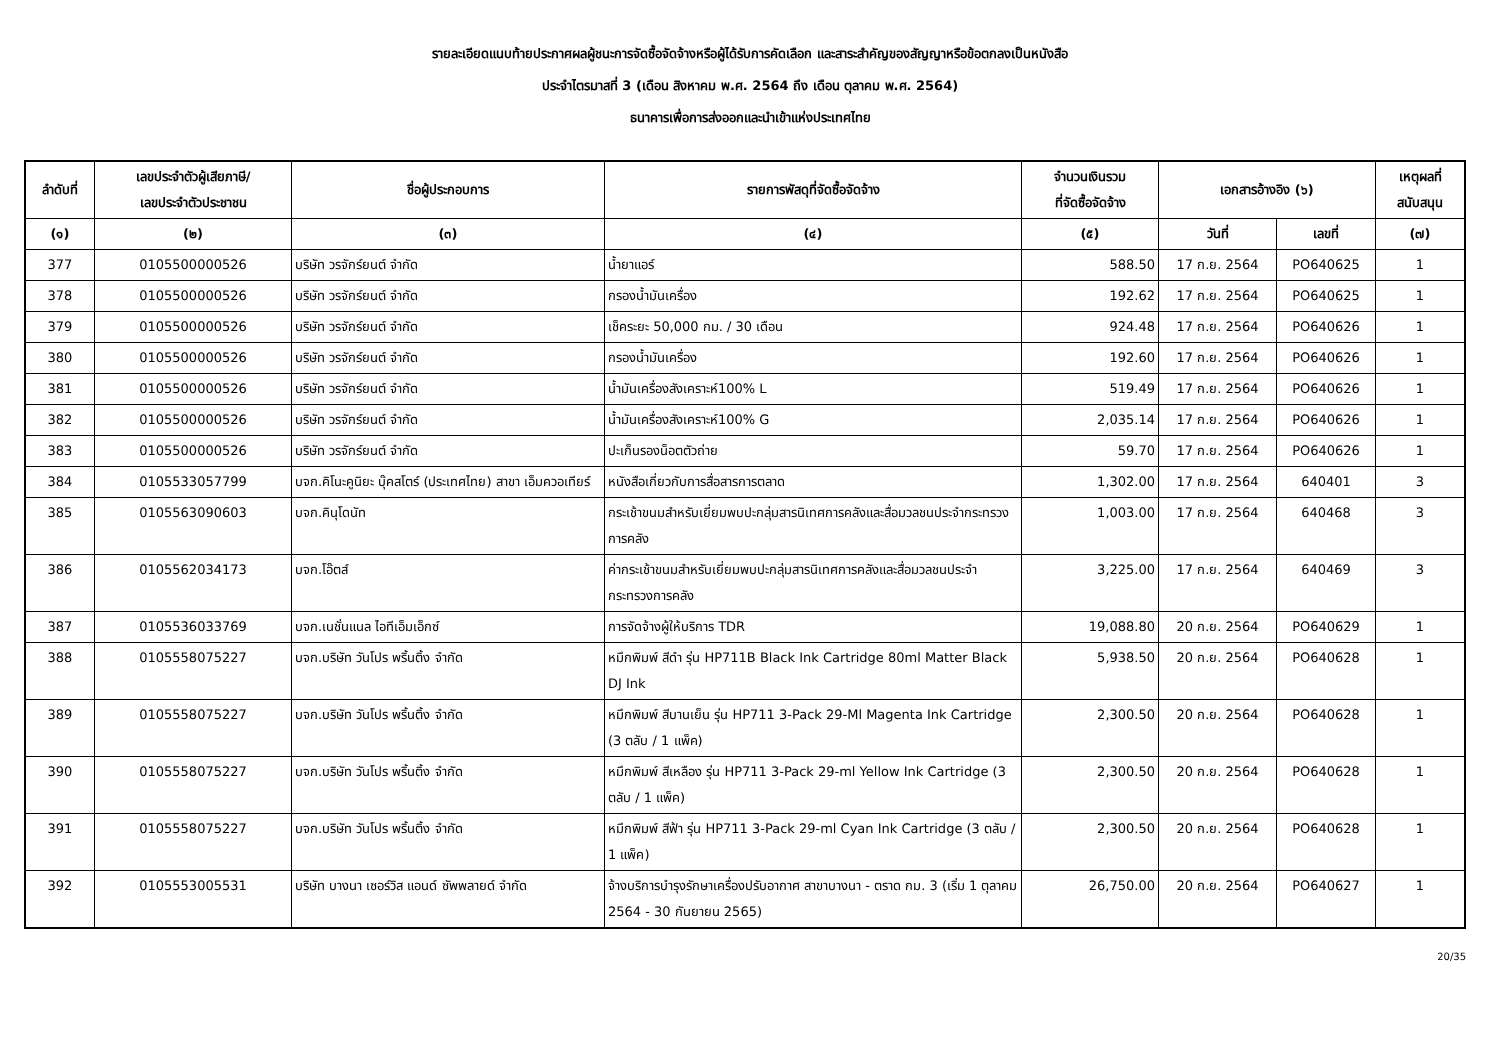รายละเอียดแนบท้ายประกาศผลผู้ชนะการจัดซื้อจัดจ้างหรือผู้ได้รับการคัดเลือก และสาระสำคัญของสัญญาหรือข้อตกลงเป็นหนังสือ
ประจำไตรมาสที่ 3 (เดือน สิงหาคม พ.ศ. 2564 ถึง เดือน ตุลาคม พ.ศ. 2564)
ธนาคารเพื่อการส่งออกและนำเข้าแห่งประเทศไทย
| ลำดับที่ | เลขประจำตัวผู้เสียภาษี/ เลขประจำตัวประชาชน | ชื่อผู้ประกอบการ | รายการพัสดุที่จัดซื้อจัดจ้าง | จำนวนเงินรวม ที่จัดซื้อจัดจ้าง | เอกสารอ้างอิง (๖) | | เหตุผลที่ สนับสนุน |
| --- | --- | --- | --- | --- | --- | --- | --- |
| (๑) | (๒) | (๓) | (๔) | (๕) | วันที่ | เลขที่ | (๗) |
| 377 | 0105500000526 | บริษัท วรจักร์ยนต์ จำกัด | น้ำยาแอร์ | 588.50 | 17 ก.ย. 2564 | PO640625 | 1 |
| 378 | 0105500000526 | บริษัท วรจักร์ยนต์ จำกัด | กรองน้ำมันเครื่อง | 192.62 | 17 ก.ย. 2564 | PO640625 | 1 |
| 379 | 0105500000526 | บริษัท วรจักร์ยนต์ จำกัด | เช็คระยะ 50,000 กม. / 30 เดือน | 924.48 | 17 ก.ย. 2564 | PO640626 | 1 |
| 380 | 0105500000526 | บริษัท วรจักร์ยนต์ จำกัด | กรองน้ำมันเครื่อง | 192.60 | 17 ก.ย. 2564 | PO640626 | 1 |
| 381 | 0105500000526 | บริษัท วรจักร์ยนต์ จำกัด | น้ำมันเครื่องสังเคราะห์100% L | 519.49 | 17 ก.ย. 2564 | PO640626 | 1 |
| 382 | 0105500000526 | บริษัท วรจักร์ยนต์ จำกัด | น้ำมันเครื่องสังเคราะห์100% G | 2,035.14 | 17 ก.ย. 2564 | PO640626 | 1 |
| 383 | 0105500000526 | บริษัท วรจักร์ยนต์ จำกัด | ปะเก็นรองน็อตตัวถ่าย | 59.70 | 17 ก.ย. 2564 | PO640626 | 1 |
| 384 | 0105533057799 | บจก.คิโนะคูนิยะ บุ๊คสโตร์ (ประเทศไทย) สาขา เอ็มควอเทียร์ | หนังสือเกี่ยวกับการสื่อสารการตลาด | 1,302.00 | 17 ก.ย. 2564 | 640401 | 3 |
| 385 | 0105563090603 | บจก.คินุโดนัท | กระเช้าขนมสำหรับเยี่ยมพบปะกลุ่มสารนิเทศการคลังและสื่อมวลชนประจำกระทรวงการคลัง | 1,003.00 | 17 ก.ย. 2564 | 640468 | 3 |
| 386 | 0105562034173 | บจก.โอ๊ตส์ | ค่ากระเช้าขนมสำหรับเยี่ยมพบปะกลุ่มสารนิเทศการคลังและสื่อมวลชนประจำกระทรวงการคลัง | 3,225.00 | 17 ก.ย. 2564 | 640469 | 3 |
| 387 | 0105536033769 | บจก.เนชั่นแนล ไอทีเอ็มเอ็กซ์ | การจัดจ้างผู้ให้บริการ TDR | 19,088.80 | 20 ก.ย. 2564 | PO640629 | 1 |
| 388 | 0105558075227 | บจก.บริษัท วันโปร พริ้นติ้ง จำกัด | หมึกพิมพ์ สีดำ รุ่น HP711B Black Ink Cartridge 80ml Matter Black DJ Ink | 5,938.50 | 20 ก.ย. 2564 | PO640628 | 1 |
| 389 | 0105558075227 | บจก.บริษัท วันโปร พริ้นติ้ง จำกัด | หมึกพิมพ์ สีบานเย็น รุ่น HP711 3-Pack 29-Ml Magenta Ink Cartridge (3 ตลับ / 1 แพ็ค) | 2,300.50 | 20 ก.ย. 2564 | PO640628 | 1 |
| 390 | 0105558075227 | บจก.บริษัท วันโปร พริ้นติ้ง จำกัด | หมึกพิมพ์ สีเหลือง รุ่น HP711 3-Pack 29-ml Yellow Ink Cartridge (3 ตลับ / 1 แพ็ค) | 2,300.50 | 20 ก.ย. 2564 | PO640628 | 1 |
| 391 | 0105558075227 | บจก.บริษัท วันโปร พริ้นติ้ง จำกัด | หมึกพิมพ์ สีฟ้า รุ่น HP711 3-Pack 29-ml Cyan Ink Cartridge (3 ตลับ / 1 แพ็ค) | 2,300.50 | 20 ก.ย. 2564 | PO640628 | 1 |
| 392 | 0105553005531 | บริษัท บางนา เซอร์วิส แอนด์ ซัพพลายด์ จำกัด | จ้างบริการบำรุงรักษาเครื่องปรับอากาศ สาขาบางนา - ตราด กม. 3 (เริ่ม 1 ตุลาคม 2564 - 30 กันยายน 2565) | 26,750.00 | 20 ก.ย. 2564 | PO640627 | 1 |
20/35